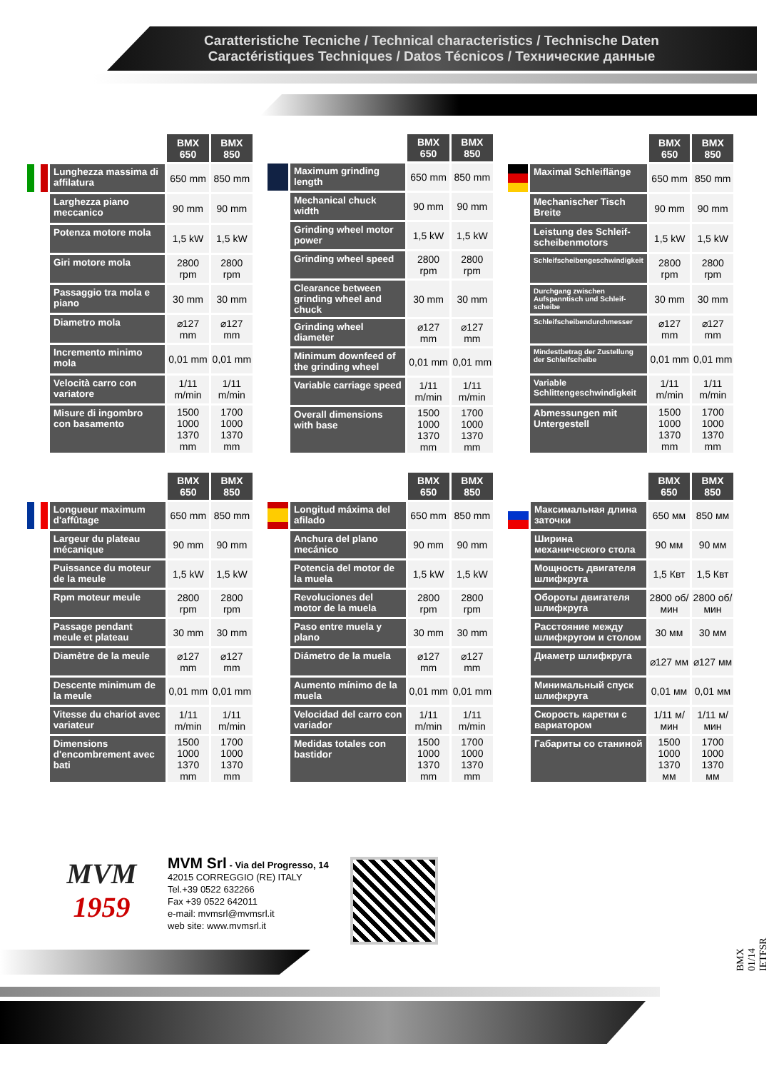Caratteristiche Tecniche / Technical characteristics / Technische Daten
Caractéristiques Techniques / Datos Técnicos / Технические данные
| | | BMX 650 | BMX 850 |
| | Lunghezza massima di affilatura | 650 mm | 850 mm |
| | Larghezza piano meccanico | 90 mm | 90 mm |
| | Potenza motore mola | 1,5 kW | 1,5 kW |
| | Giri motore mola | 2800 rpm | 2800 rpm |
| | Passaggio tra mola e piano | 30 mm | 30 mm |
| | Diametro mola | ⌀127 mm | ⌀127 mm |
| | Incremento minimo mola | 0,01 mm | 0,01 mm |
| | Velocità carro con variatore | 1/11 m/min | 1/11 m/min |
| | Misure di ingombro con basamento | 1500 1000 1370 mm | 1700 1000 1370 mm |
| | | BMX 650 | BMX 850 |
| | Maximum grinding length | 650 mm | 850 mm |
| | Mechanical chuck width | 90 mm | 90 mm |
| | Grinding wheel motor power | 1,5 kW | 1,5 kW |
| | Grinding wheel speed | 2800 rpm | 2800 rpm |
| | Clearance between grinding wheel and chuck | 30 mm | 30 mm |
| | Grinding wheel diameter | ⌀127 mm | ⌀127 mm |
| | Minimum downfeed of the grinding wheel | 0,01 mm | 0,01 mm |
| | Variable carriage speed | 1/11 m/min | 1/11 m/min |
| | Overall dimensions with base | 1500 1000 1370 mm | 1700 1000 1370 mm |
| | | BMX 650 | BMX 850 |
| | Maximal Schleiflänge | 650 mm | 850 mm |
| | Mechanischer Tisch Breite | 90 mm | 90 mm |
| | Leistung des Schleif-scheibenmotors | 1,5 kW | 1,5 kW |
| | Schleifscheibengeschwindigkeit | 2800 rpm | 2800 rpm |
| | Durchgang zwischen Aufspanntisch und Schleif-scheibe | 30 mm | 30 mm |
| | Schleifscheibendurchmesser | ⌀127 mm | ⌀127 mm |
| | Mindestbetrag der Zustellung der Schleifscheibe | 0,01 mm | 0,01 mm |
| | Variable Schlittengeschwindigkeit | 1/11 m/min | 1/11 m/min |
| | Abmessungen mit Untergestell | 1500 1000 1370 mm | 1700 1000 1370 mm |
| | | BMX 650 | BMX 850 |
| | Longueur maximum d'affûtage | 650 mm | 850 mm |
| | Largeur du plateau mécanique | 90 mm | 90 mm |
| | Puissance du moteur de la meule | 1,5 kW | 1,5 kW |
| | Rpm moteur meule | 2800 rpm | 2800 rpm |
| | Passage pendant meule et plateau | 30 mm | 30 mm |
| | Diamètre de la meule | ⌀127 mm | ⌀127 mm |
| | Descente minimum de la meule | 0,01 mm | 0,01 mm |
| | Vitesse du chariot avec variateur | 1/11 m/min | 1/11 m/min |
| | Dimensions d'encombrement avec bati | 1500 1000 1370 mm | 1700 1000 1370 mm |
| | | BMX 650 | BMX 850 |
| | Longitud máxima del afilado | 650 mm | 850 mm |
| | Anchura del plano mecánico | 90 mm | 90 mm |
| | Potencia del motor de la muela | 1,5 kW | 1,5 kW |
| | Revoluciones del motor de la muela | 2800 rpm | 2800 rpm |
| | Paso entre muela y plano | 30 mm | 30 mm |
| | Diámetro de la muela | ⌀127 mm | ⌀127 mm |
| | Aumento mínimo de la muela | 0,01 mm | 0,01 mm |
| | Velocidad del carro con variador | 1/11 m/min | 1/11 m/min |
| | Medidas totales con bastidor | 1500 1000 1370 mm | 1700 1000 1370 mm |
| | | BMX 650 | BMX 850 |
| | Максимальная длина заточки | 650 мм | 850 мм |
| | Ширина механического стола | 90 мм | 90 мм |
| | Мощность двигателя шлифкруга | 1,5 Квт | 1,5 Квт |
| | Обороты двигателя шлифкруга | 2800 об/мин | 2800 об/мин |
| | Расстояние между шлифкругом и столом | 30 мм | 30 мм |
| | Диаметр шлифкруга | ⌀127 мм | ⌀127 мм |
| | Минимальный спуск шлифкруга | 0,01 мм | 0,01 мм |
| | Скорость каретки с вариатором | 1/11 м/мин | 1/11 м/мин |
| | Габариты со станиной | 1500 1000 1370 мм | 1700 1000 1370 мм |
MVM
1959
MVM Srl - Via del Progresso, 14
42015 CORREGGIO (RE) ITALY
Tel.+39 0522 632266
Fax +39 0522 642011
e-mail: mvmsrl@mvmsrl.it
web site: www.mvmsrl.it
BMX 01/14 IETFSR